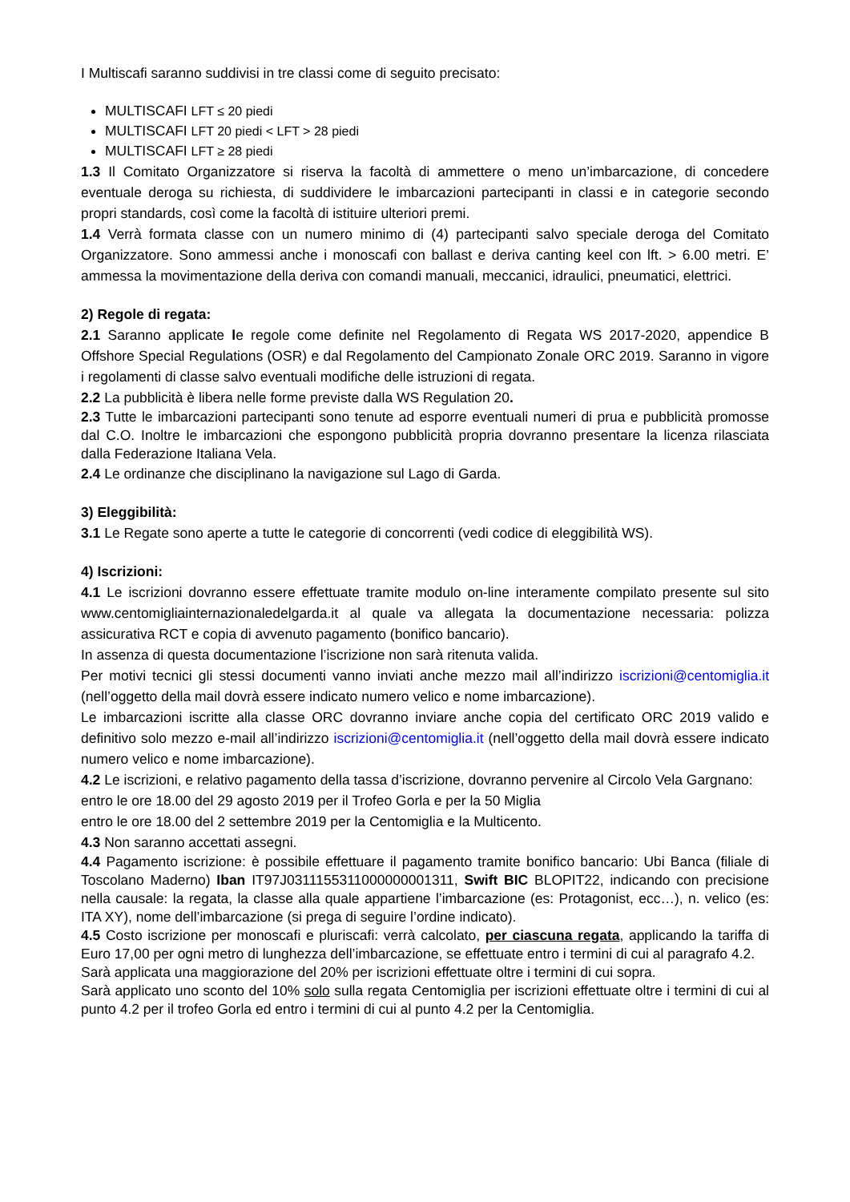I Multiscafi saranno suddivisi in tre classi come di seguito precisato:
MULTISCAFI LFT ≤ 20 piedi
MULTISCAFI LFT 20 piedi < LFT > 28 piedi
MULTISCAFI LFT ≥ 28 piedi
1.3 Il Comitato Organizzatore si riserva la facoltà di ammettere o meno un’imbarcazione, di concedere eventuale deroga su richiesta, di suddividere le imbarcazioni partecipanti in classi e in categorie secondo propri standards, così come la facoltà di istituire ulteriori premi.
1.4 Verrà formata classe con un numero minimo di (4) partecipanti salvo speciale deroga del Comitato Organizzatore. Sono ammessi anche i monoscafi con ballast e deriva canting keel con lft. > 6.00 metri. E’ ammessa la movimentazione della deriva con comandi manuali, meccanici, idraulici, pneumatici, elettrici.
2) Regole di regata:
2.1 Saranno applicate le regole come definite nel Regolamento di Regata WS 2017-2020, appendice B Offshore Special Regulations (OSR) e dal Regolamento del Campionato Zonale ORC 2019. Saranno in vigore i regolamenti di classe salvo eventuali modifiche delle istruzioni di regata.
2.2 La pubblicità è libera nelle forme previste dalla WS Regulation 20.
2.3 Tutte le imbarcazioni partecipanti sono tenute ad esporre eventuali numeri di prua e pubblicità promosse dal C.O. Inoltre le imbarcazioni che espongono pubblicità propria dovranno presentare la licenza rilasciata dalla Federazione Italiana Vela.
2.4 Le ordinanze che disciplinano la navigazione sul Lago di Garda.
3) Eleggibilità:
3.1 Le Regate sono aperte a tutte le categorie di concorrenti (vedi codice di eleggibilità WS).
4) Iscrizioni:
4.1 Le iscrizioni dovranno essere effettuate tramite modulo on-line interamente compilato presente sul sito www.centomigliainternazionaledelgarda.it al quale va allegata la documentazione necessaria: polizza assicurativa RCT e copia di avvenuto pagamento (bonifico bancario).
In assenza di questa documentazione l’iscrizione non sarà ritenuta valida.
Per motivi tecnici gli stessi documenti vanno inviati anche mezzo mail all’indirizzo iscrizioni@centomiglia.it (nell’oggetto della mail dovrà essere indicato numero velico e nome imbarcazione).
Le imbarcazioni iscritte alla classe ORC dovranno inviare anche copia del certificato ORC 2019 valido e definitivo solo mezzo e-mail all’indirizzo iscrizioni@centomiglia.it (nell’oggetto della mail dovrà essere indicato numero velico e nome imbarcazione).
4.2 Le iscrizioni, e relativo pagamento della tassa d’iscrizione, dovranno pervenire al Circolo Vela Gargnano:
entro le ore 18.00 del 29 agosto 2019 per il Trofeo Gorla e per la 50 Miglia
entro le ore 18.00 del 2 settembre 2019 per la Centomiglia e la Multicento.
4.3 Non saranno accettati assegni.
4.4 Pagamento iscrizione: è possibile effettuare il pagamento tramite bonifico bancario: Ubi Banca (filiale di Toscolano Maderno) Iban IT97J0311155311000000001311, Swift BIC BLOPIT22, indicando con precisione nella causale: la regata, la classe alla quale appartiene l’imbarcazione (es: Protagonist, ecc…), n. velico (es: ITA XY), nome dell’imbarcazione (si prega di seguire l’ordine indicato).
4.5 Costo iscrizione per monoscafi e pluriscafi: verrà calcolato, per ciascuna regata, applicando la tariffa di Euro 17,00 per ogni metro di lunghezza dell’imbarcazione, se effettuate entro i termini di cui al paragrafo 4.2.
Sarà applicata una maggiorazione del 20% per iscrizioni effettuate oltre i termini di cui sopra.
Sarà applicato uno sconto del 10% solo sulla regata Centomiglia per iscrizioni effettuate oltre i termini di cui al punto 4.2 per il trofeo Gorla ed entro i termini di cui al punto 4.2 per la Centomiglia.